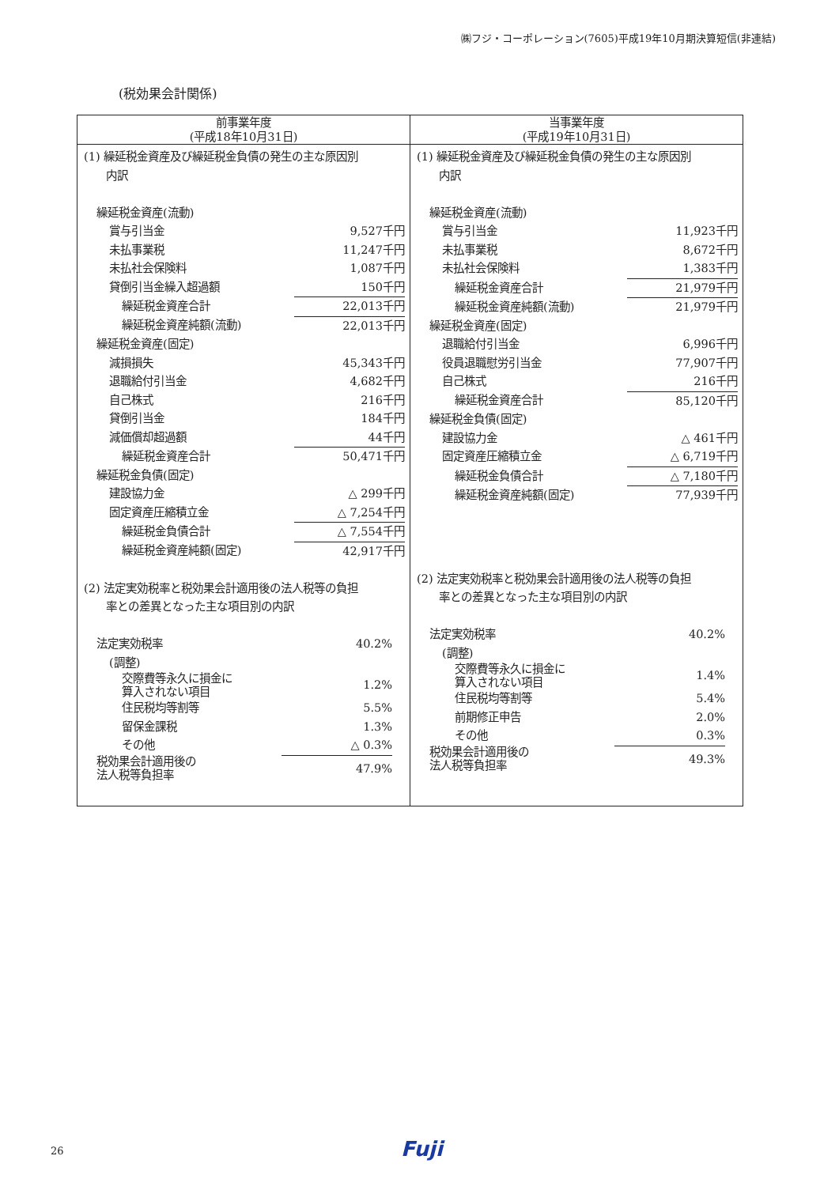㈱フジ・コーポレーション(7605)平成19年10月期決算短信(非連結)
(税効果会計関係)
| 前事業年度 (平成18年10月31日) | 当事業年度 (平成19年10月31日) |
| --- | --- |
| (1) 繰延税金資産及び繰延税金負債の発生の主な原因別 内訳 / 繰延税金資産(流動) / / / 賞与引当金 / 9,527千円 / / 未払事業税 / 11,247千円 / / 未払社会保険料 / 1,087千円 / / 貸倒引当金繰入超過額 / 150千円 / / 繰延税金資産合計 / 22,013千円 / / 繰延税金資産純額(流動) / 22,013千円 / / 繰延税金資産(固定) / / / 減損損失 / 45,343千円 / / 退職給付引当金 / 4,682千円 / / 自己株式 / 216千円 / / 貸倒引当金 / 184千円 / / 減価償却超過額 / 44千円 / / 繰延税金資産合計 / 50,471千円 / / 繰延税金負債(固定) / / / 建設協力金 / △ 299千円 / / 固定資産圧縮積立金 / △ 7,254千円 / / 繰延税金負債合計 / △ 7,554千円 / / 繰延税金資産純額(固定) / 42,917千円 / (2) 法定実効税率と税効果会計適用後の法人税等の負担 率との差異となった主な項目別の内訳 / 法定実効税率 / 40.2% / / / (調整) / / / / 交際費等永久に損金に 算入されない項目 / 1.2% / / / 住民税均等割等 / 5.5% / / / 留保金課税 / 1.3% / / / その他 / △ 0.3% / / / 税効果会計適用後の 法人税等負担率 / 47.9% / / | (1) 繰延税金資産及び繰延税金負債の発生の主な原因別 内訳 / 繰延税金資産(流動) / / / 賞与引当金 / 11,923千円 / / 未払事業税 / 8,672千円 / / 未払社会保険料 / 1,383千円 / / 繰延税金資産合計 / 21,979千円 / / 繰延税金資産純額(流動) / 21,979千円 / / 繰延税金資産(固定) / / / 退職給付引当金 / 6,996千円 / / 役員退職慰労引当金 / 77,907千円 / / 自己株式 / 216千円 / / 繰延税金資産合計 / 85,120千円 / / 繰延税金負債(固定) / / / 建設協力金 / △ 461千円 / / 固定資産圧縮積立金 / △ 6,719千円 / / 繰延税金負債合計 / △ 7,180千円 / / 繰延税金資産純額(固定) / 77,939千円 / (2) 法定実効税率と税効果会計適用後の法人税等の負担 率との差異となった主な項目別の内訳 / 法定実効税率 / 40.2% / / / (調整) / / / / 交際費等永久に損金に 算入されない項目 / 1.4% / / / 住民税均等割等 / 5.4% / / / 前期修正申告 / 2.0% / / / その他 / 0.3% / / / 税効果会計適用後の 法人税等負担率 / 49.3% / / |
26 Fuji